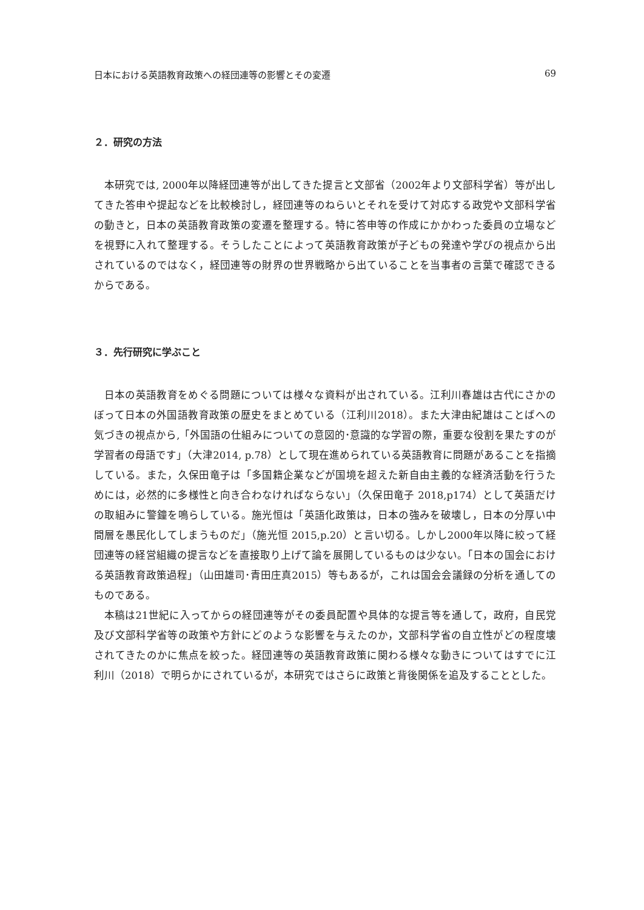日本における英語教育政策への経団連等の影響とその変遷 69
２．研究の方法
本研究では, 2000年以降経団連等が出してきた提言と文部省（2002年より文部科学省）等が出してきた答申や提起などを比較検討し，経団連等のねらいとそれを受けて対応する政党や文部科学省の動きと，日本の英語教育政策の変遷を整理する。特に答申等の作成にかかわった委員の立場などを視野に入れて整理する。そうしたことによって英語教育政策が子どもの発達や学びの視点から出されているのではなく，経団連等の財界の世界戦略から出ていることを当事者の言葉で確認できるからである。
３．先行研究に学ぶこと
日本の英語教育をめぐる問題については様々な資料が出されている。江利川春雄は古代にさかのぼって日本の外国語教育政策の歴史をまとめている（江利川2018）。また大津由紀雄はことばへの気づきの視点から,「外国語の仕組みについての意図的･意識的な学習の際，重要な役割を果たすのが学習者の母語です」（大津2014, p.78）として現在進められている英語教育に問題があることを指摘している。また，久保田竜子は「多国籍企業などが国境を超えた新自由主義的な経済活動を行うためには，必然的に多様性と向き合わなければならない」（久保田竜子 2018,p174）として英語だけの取組みに警鐘を鳴らしている。施光恒は「英語化政策は，日本の強みを破壊し，日本の分厚い中間層を愚民化してしまうものだ」（施光恒 2015,p.20）と言い切る。しかし2000年以降に絞って経団連等の経営組織の提言などを直接取り上げて論を展開しているものは少ない。「日本の国会における英語教育政策過程」（山田雄司･青田庄真2015）等もあるが，これは国会会議録の分析を通してのものである。
本稿は21世紀に入ってからの経団連等がその委員配置や具体的な提言等を通して，政府，自民党及び文部科学省等の政策や方針にどのような影響を与えたのか，文部科学省の自立性がどの程度壊されてきたのかに焦点を絞った。経団連等の英語教育政策に関わる様々な動きについてはすでに江利川（2018）で明らかにされているが，本研究ではさらに政策と背後関係を追及することとした。